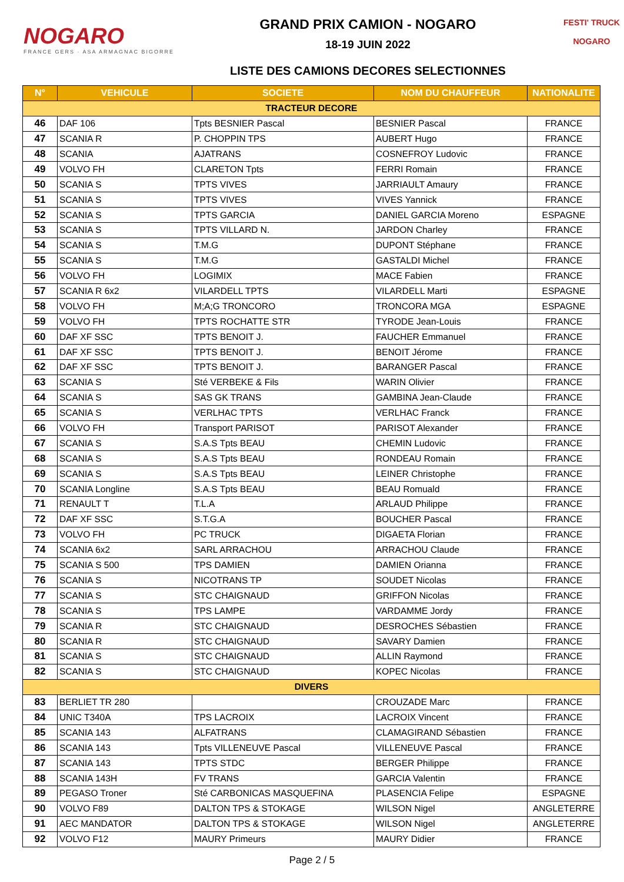NOGARO
FRANCE GERS · ASA ARMAGNAC BIGORRE
GRAND PRIX CAMION - NOGARO
18-19 JUIN 2022
LISTE DES CAMIONS DECORES SELECTIONNES
FESTI' TRUCK
NOGARO
| N° | VEHICULE | SOCIETE | NOM DU CHAUFFEUR | NATIONALITE |
| --- | --- | --- | --- | --- |
| TRACTEUR DECORE | | | | |
| 46 | DAF 106 | Tpts BESNIER Pascal | BESNIER Pascal | FRANCE |
| 47 | SCANIA R | P. CHOPPIN TPS | AUBERT Hugo | FRANCE |
| 48 | SCANIA | AJATRANS | COSNEFROY Ludovic | FRANCE |
| 49 | VOLVO FH | CLARETON Tpts | FERRI Romain | FRANCE |
| 50 | SCANIA S | TPTS VIVES | JARRIAULT Amaury | FRANCE |
| 51 | SCANIA S | TPTS VIVES | VIVES Yannick | FRANCE |
| 52 | SCANIA S | TPTS GARCIA | DANIEL GARCIA Moreno | ESPAGNE |
| 53 | SCANIA S | TPTS VILLARD N. | JARDON Charley | FRANCE |
| 54 | SCANIA S | T.M.G | DUPONT Stéphane | FRANCE |
| 55 | SCANIA S | T.M.G | GASTALDI Michel | FRANCE |
| 56 | VOLVO FH | LOGIMIX | MACE Fabien | FRANCE |
| 57 | SCANIA R 6x2 | VILARDELL TPTS | VILARDELL Marti | ESPAGNE |
| 58 | VOLVO FH | M;A;G TRONCORO | TRONCORA MGA | ESPAGNE |
| 59 | VOLVO FH | TPTS ROCHATTE STR | TYRODE Jean-Louis | FRANCE |
| 60 | DAF XF SSC | TPTS BENOIT J. | FAUCHER Emmanuel | FRANCE |
| 61 | DAF XF SSC | TPTS BENOIT J. | BENOIT Jérome | FRANCE |
| 62 | DAF XF SSC | TPTS BENOIT J. | BARANGER Pascal | FRANCE |
| 63 | SCANIA S | Sté VERBEKE & Fils | WARIN Olivier | FRANCE |
| 64 | SCANIA S | SAS GK TRANS | GAMBINA Jean-Claude | FRANCE |
| 65 | SCANIA S | VERLHAC TPTS | VERLHAC Franck | FRANCE |
| 66 | VOLVO FH | Transport PARISOT | PARISOT Alexander | FRANCE |
| 67 | SCANIA S | S.A.S Tpts BEAU | CHEMIN Ludovic | FRANCE |
| 68 | SCANIA S | S.A.S Tpts BEAU | RONDEAU Romain | FRANCE |
| 69 | SCANIA S | S.A.S Tpts BEAU | LEINER Christophe | FRANCE |
| 70 | SCANIA Longline | S.A.S Tpts BEAU | BEAU Romuald | FRANCE |
| 71 | RENAULT T | T.L.A | ARLAUD Philippe | FRANCE |
| 72 | DAF XF SSC | S.T.G.A | BOUCHER Pascal | FRANCE |
| 73 | VOLVO FH | PC TRUCK | DIGAETA Florian | FRANCE |
| 74 | SCANIA 6x2 | SARL ARRACHOU | ARRACHOU Claude | FRANCE |
| 75 | SCANIA S 500 | TPS DAMIEN | DAMIEN Orianna | FRANCE |
| 76 | SCANIA S | NICOTRANS TP | SOUDET Nicolas | FRANCE |
| 77 | SCANIA S | STC CHAIGNAUD | GRIFFON Nicolas | FRANCE |
| 78 | SCANIA S | TPS LAMPE | VARDAMME Jordy | FRANCE |
| 79 | SCANIA R | STC CHAIGNAUD | DESROCHES Sébastien | FRANCE |
| 80 | SCANIA R | STC CHAIGNAUD | SAVARY Damien | FRANCE |
| 81 | SCANIA S | STC CHAIGNAUD | ALLIN Raymond | FRANCE |
| 82 | SCANIA S | STC CHAIGNAUD | KOPEC Nicolas | FRANCE |
| DIVERS | | | | |
| 83 | BERLIET TR 280 | | CROUZADE Marc | FRANCE |
| 84 | UNIC T340A | TPS LACROIX | LACROIX Vincent | FRANCE |
| 85 | SCANIA 143 | ALFATRANS | CLAMAGIRAND Sébastien | FRANCE |
| 86 | SCANIA 143 | Tpts VILLENEUVE Pascal | VILLENEUVE Pascal | FRANCE |
| 87 | SCANIA 143 | TPTS STDC | BERGER Philippe | FRANCE |
| 88 | SCANIA 143H | FV TRANS | GARCIA Valentin | FRANCE |
| 89 | PEGASO Troner | Sté CARBONICAS MASQUEFINA | PLASENCIA Felipe | ESPAGNE |
| 90 | VOLVO F89 | DALTON TPS & STOKAGE | WILSON Nigel | ANGLETERRE |
| 91 | AEC MANDATOR | DALTON TPS & STOKAGE | WILSON Nigel | ANGLETERRE |
| 92 | VOLVO F12 | MAURY Primeurs | MAURY Didier | FRANCE |
Page 2 / 5